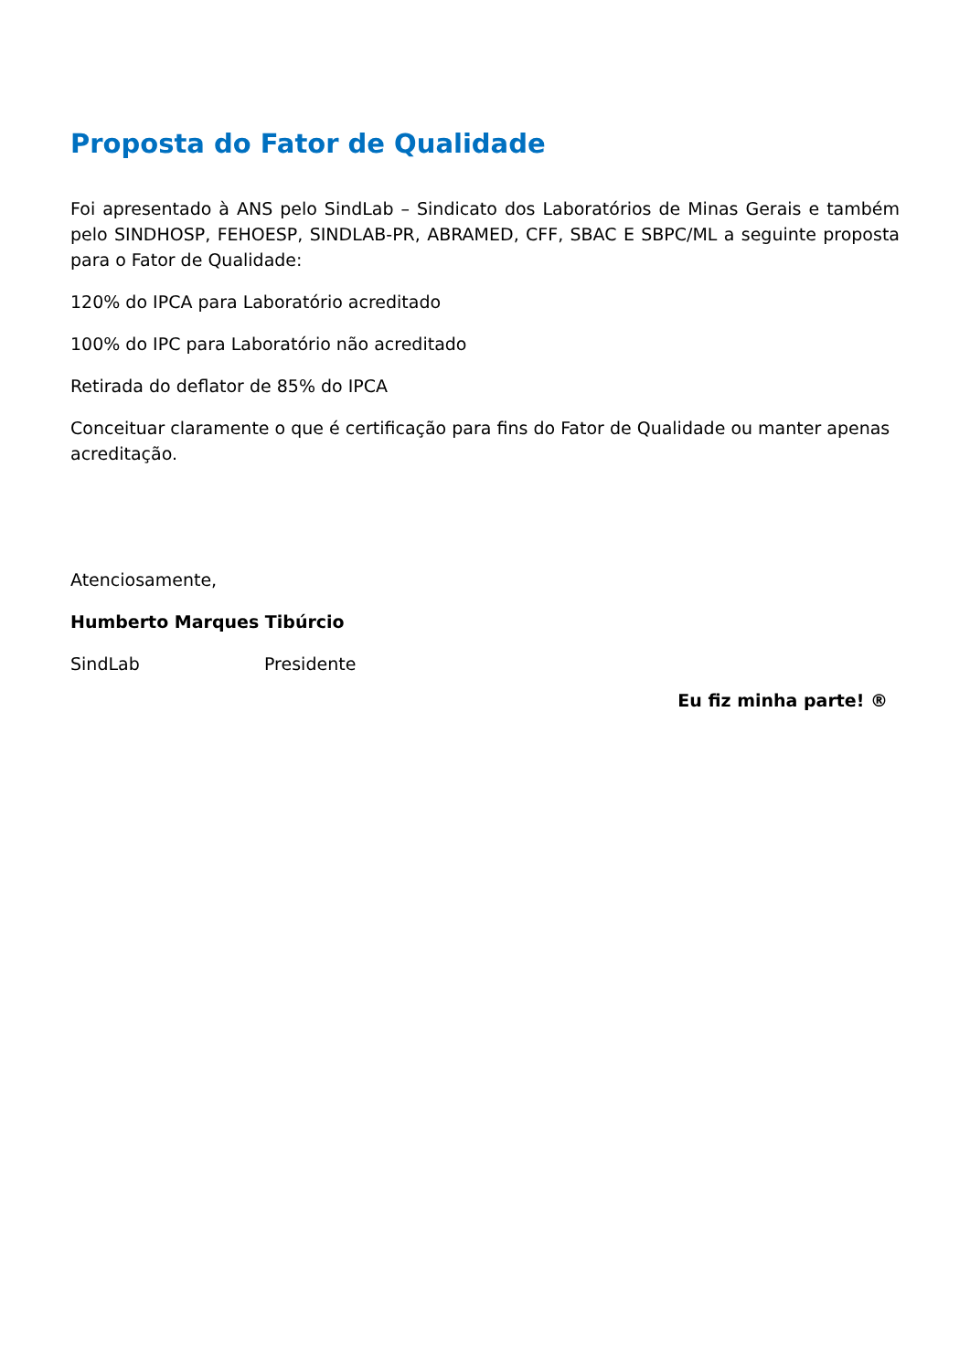Proposta do Fator de Qualidade
Foi apresentado à ANS pelo SindLab – Sindicato dos Laboratórios de Minas Gerais e também pelo SINDHOSP, FEHOESP, SINDLAB-PR, ABRAMED, CFF, SBAC E SBPC/ML a seguinte proposta para o Fator de Qualidade:
120% do IPCA para Laboratório acreditado
100% do IPC para Laboratório não acreditado
Retirada do deflator de 85% do IPCA
Conceituar claramente o que é certificação para fins do Fator de Qualidade ou manter apenas acreditação.
Atenciosamente,
Humberto Marques Tibúrcio
SindLab Presidente
Eu fiz minha parte! ®